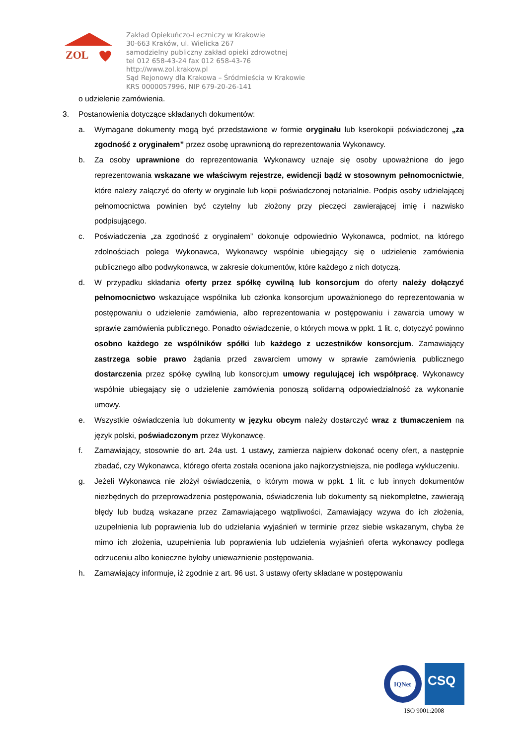ZOL
Zakład Opiekuńczo-Leczniczy w Krakowie
30-663 Kraków, ul. Wielicka 267
samodzielny publiczny zakład opieki zdrowotnej
tel 012 658-43-24 fax 012 658-43-76
http://www.zol.krakow.pl
Sąd Rejonowy dla Krakowa – Śródmieścia w Krakowie
KRS 0000057996, NIP 679-20-26-141
o udzielenie zamówienia.
3. Postanowienia dotyczące składanych dokumentów:
a. Wymagane dokumenty mogą być przedstawione w formie oryginału lub kserokopii poświadczonej „za zgodność z oryginałem” przez osobę uprawnioną do reprezentowania Wykonawcy.
b. Za osoby uprawnione do reprezentowania Wykonawcy uznaje się osoby upoważnione do jego reprezentowania wskazane we właściwym rejestrze, ewidencji bądź w stosownym pełnomocnictwie, które należy załączyć do oferty w oryginale lub kopii poświadczonej notarialnie. Podpis osoby udzielającej pełnomocnictwa powinien być czytelny lub złożony przy pieczęci zawierającej imię i nazwisko podpisującego.
c. Poświadczenia „za zgodność z oryginałem” dokonuje odpowiednio Wykonawca, podmiot, na którego zdolnościach polega Wykonawca, Wykonawcy wspólnie ubiegający się o udzielenie zamówienia publicznego albo podwykonawca, w zakresie dokumentów, które każdego z nich dotyczą.
d. W przypadku składania oferty przez spółkę cywilną lub konsorcjum do oferty należy dołączyć pełnomocnictwo wskazujące wspólnika lub członka konsorcjum upoważnionego do reprezentowania w postępowaniu o udzielenie zamówienia, albo reprezentowania w postępowaniu i zawarcia umowy w sprawie zamówienia publicznego. Ponadto oświadczenie, o których mowa w ppkt. 1 lit. c, dotyczyć powinno osobno każdego ze wspólników spółki lub każdego z uczestników konsorcjum. Zamawiający zastrzega sobie prawo żądania przed zawarciem umowy w sprawie zamówienia publicznego dostarczenia przez spółkę cywilną lub konsorcjum umowy regulującej ich współpracę. Wykonawcy wspólnie ubiegający się o udzielenie zamówienia ponoszą solidarną odpowiedzialność za wykonanie umowy.
e. Wszystkie oświadczenia lub dokumenty w języku obcym należy dostarczyć wraz z tłumaczeniem na język polski, poświadczonym przez Wykonawcę.
f. Zamawiający, stosownie do art. 24a ust. 1 ustawy, zamierza najpierw dokonać oceny ofert, a następnie zbadać, czy Wykonawca, którego oferta została oceniona jako najkorzystniejsza, nie podlega wykluczeniu.
g. Jeżeli Wykonawca nie złożył oświadczenia, o którym mowa w ppkt. 1 lit. c lub innych dokumentów niezbędnych do przeprowadzenia postępowania, oświadczenia lub dokumenty są niekompletne, zawierają błędy lub budzą wskazane przez Zamawiającego wątpliwości, Zamawiający wzywa do ich złożenia, uzupełnienia lub poprawienia lub do udzielania wyjaśnień w terminie przez siebie wskazanym, chyba że mimo ich złożenia, uzupełnienia lub poprawienia lub udzielenia wyjaśnień oferta wykonawcy podlega odrzuceniu albo konieczne byłoby unieważnienie postępowania.
h. Zamawiający informuje, iż zgodnie z art. 96 ust. 3 ustawy oferty składane w postępowaniu
IQNet
CSQ
ISO 9001:2008